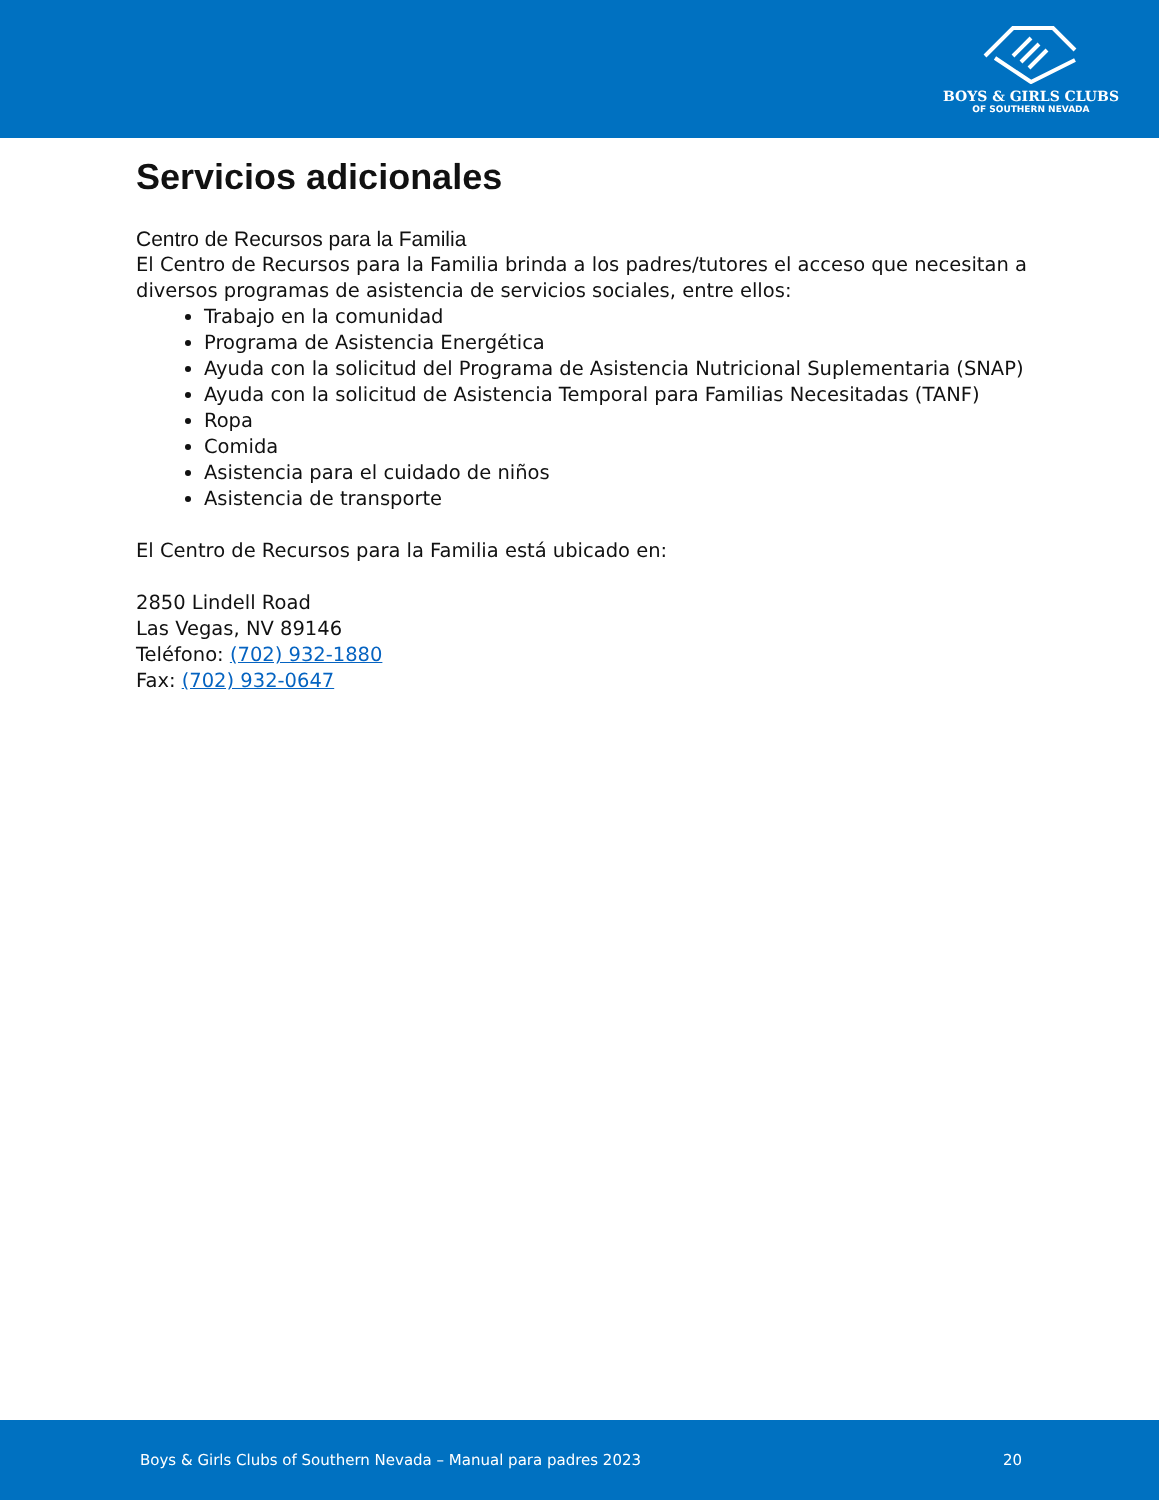BOYS & GIRLS CLUBS
OF SOUTHERN NEVADA
Servicios adicionales
Centro de Recursos para la Familia
El Centro de Recursos para la Familia brinda a los padres/tutores el acceso que necesitan a diversos programas de asistencia de servicios sociales, entre ellos:
Trabajo en la comunidad
Programa de Asistencia Energética
Ayuda con la solicitud del Programa de Asistencia Nutricional Suplementaria (SNAP)
Ayuda con la solicitud de Asistencia Temporal para Familias Necesitadas (TANF)
Ropa
Comida
Asistencia para el cuidado de niños
Asistencia de transporte
El Centro de Recursos para la Familia está ubicado en:
2850 Lindell Road
Las Vegas, NV 89146
Teléfono: (702) 932-1880
Fax: (702) 932-0647
Boys & Girls Clubs of Southern Nevada – Manual para padres 2023 20